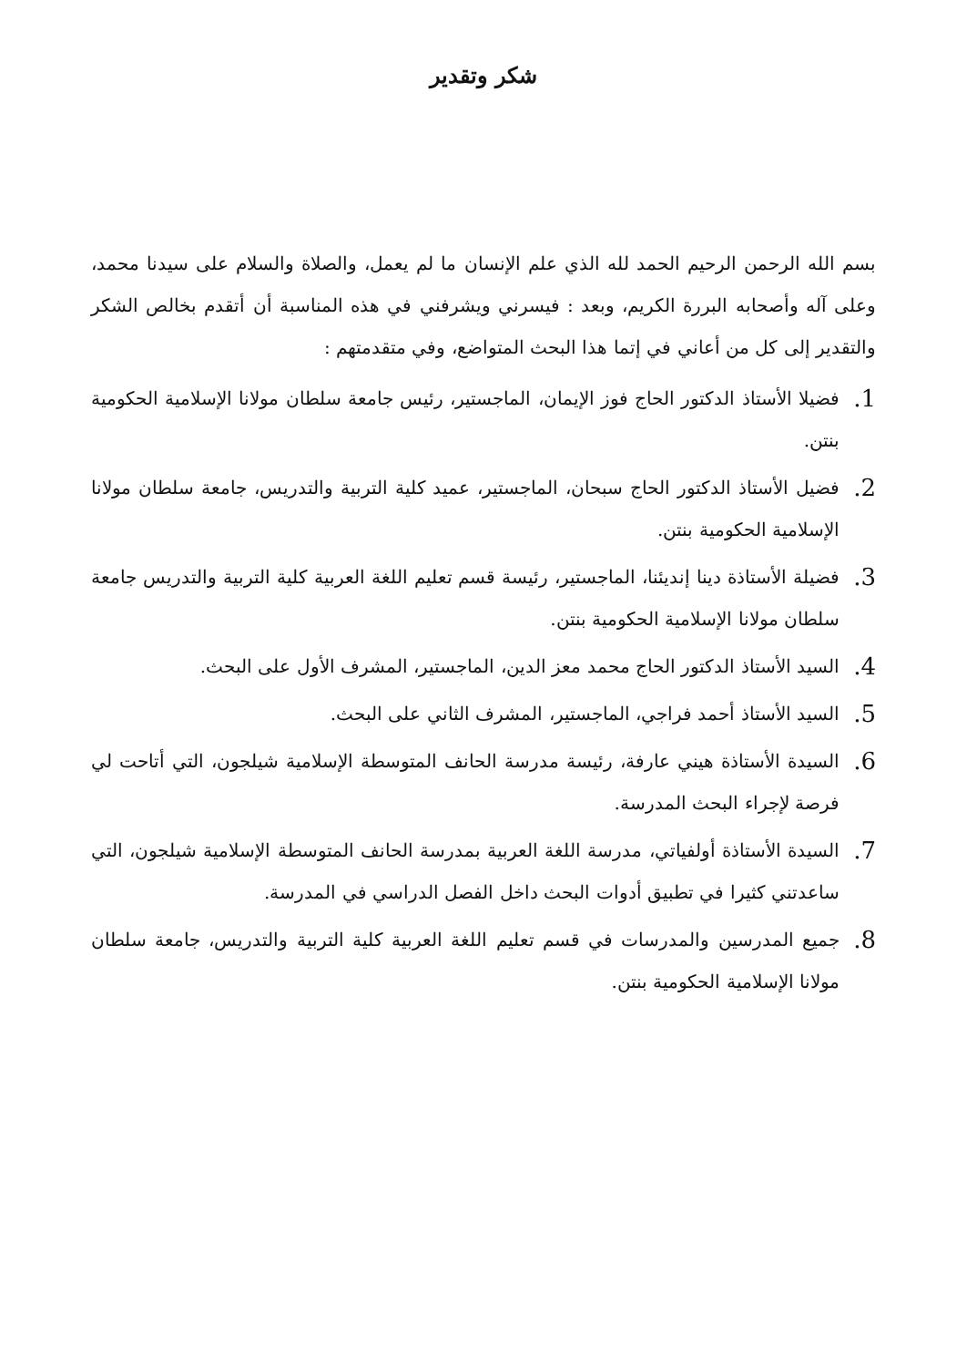شكر وتقدير
بسم الله الرحمن الرحيم الحمد لله الذي علم الإنسان ما لم يعمل، والصلاة والسلام على سيدنا محمد، وعلى آله وأصحابه البررة الكريم، وبعد : فيسرني ويشرفني في هذه المناسبة أن أتقدم بخالص الشكر والتقدير إلى كل من أعاني في إتما هذا البحث المتواضع، وفي متقدمتهم :
1. فضيلا الأستاذ الدكتور الحاج فوز الإيمان، الماجستير، رئيس جامعة سلطان مولانا الإسلامية الحكومية بنتن.
2. فضيل الأستاذ الدكتور الحاج سبحان، الماجستير، عميد كلية التربية والتدريس، جامعة سلطان مولانا الإسلامية الحكومية بنتن.
3. فضيلة الأستاذة دينا إنديئنا، الماجستير، رئيسة قسم تعليم اللغة العربية كلية التربية والتدريس جامعة سلطان مولانا الإسلامية الحكومية بنتن.
4. السيد الأستاذ الدكتور الحاج محمد معز الدين، الماجستير، المشرف الأول على البحث.
5. السيد الأستاذ أحمد فراجي، الماجستير، المشرف الثاني على البحث.
6. السيدة الأستاذة هيني عارفة، رئيسة مدرسة الحانف المتوسطة الإسلامية شيلجون، التي أتاحت لي فرصة لإجراء البحث المدرسة.
7. السيدة الأستاذة أولفياتي، مدرسة اللغة العربية بمدرسة الحانف المتوسطة الإسلامية شيلجون، التي ساعدتني كثيرا في تطبيق أدوات البحث داخل الفصل الدراسي في المدرسة.
8. جميع المدرسين والمدرسات في قسم تعليم اللغة العربية كلية التربية والتدريس، جامعة سلطان مولانا الإسلامية الحكومية بنتن.